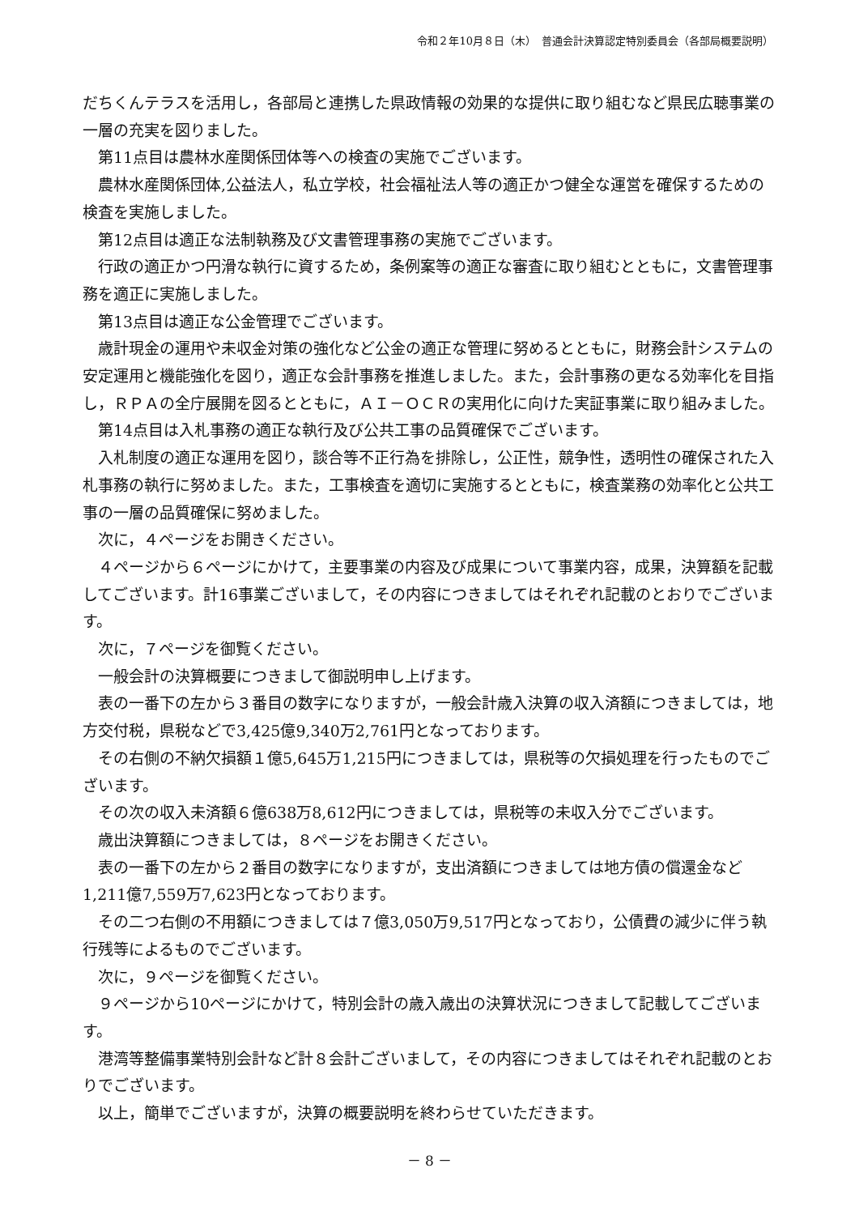令和２年10月８日（木）　普通会計決算認定特別委員会（各部局概要説明）
だちくんテラスを活用し，各部局と連携した県政情報の効果的な提供に取り組むなど県民広聴事業の一層の充実を図りました。
第11点目は農林水産関係団体等への検査の実施でございます。
農林水産関係団体,公益法人，私立学校，社会福祉法人等の適正かつ健全な運営を確保するための検査を実施しました。
第12点目は適正な法制執務及び文書管理事務の実施でございます。
行政の適正かつ円滑な執行に資するため，条例案等の適正な審査に取り組むとともに，文書管理事務を適正に実施しました。
第13点目は適正な公金管理でございます。
歳計現金の運用や未収金対策の強化など公金の適正な管理に努めるとともに，財務会計システムの安定運用と機能強化を図り，適正な会計事務を推進しました。また，会計事務の更なる効率化を目指し，ＲＰＡの全庁展開を図るとともに，ＡＩ－ＯＣＲの実用化に向けた実証事業に取り組みました。
第14点目は入札事務の適正な執行及び公共工事の品質確保でございます。
入札制度の適正な運用を図り，談合等不正行為を排除し，公正性，競争性，透明性の確保された入札事務の執行に努めました。また，工事検査を適切に実施するとともに，検査業務の効率化と公共工事の一層の品質確保に努めました。
次に，４ページをお開きください。
４ページから６ページにかけて，主要事業の内容及び成果について事業内容，成果，決算額を記載してございます。計16事業ございまして，その内容につきましてはそれぞれ記載のとおりでございます。
次に，７ページを御覧ください。
一般会計の決算概要につきまして御説明申し上げます。
表の一番下の左から３番目の数字になりますが，一般会計歳入決算の収入済額につきましては，地方交付税，県税などで3,425億9,340万2,761円となっております。
その右側の不納欠損額１億5,645万1,215円につきましては，県税等の欠損処理を行ったものでございます。
その次の収入未済額６億638万8,612円につきましては，県税等の未収入分でございます。
歳出決算額につきましては，８ページをお開きください。
表の一番下の左から２番目の数字になりますが，支出済額につきましては地方債の償還金など1,211億7,559万7,623円となっております。
その二つ右側の不用額につきましては７億3,050万9,517円となっており，公債費の減少に伴う執行残等によるものでございます。
次に，９ページを御覧ください。
９ページから10ページにかけて，特別会計の歳入歳出の決算状況につきまして記載してございます。
港湾等整備事業特別会計など計８会計ございまして，その内容につきましてはそれぞれ記載のとおりでございます。
以上，簡単でございますが，決算の概要説明を終わらせていただきます。
－ 8 －